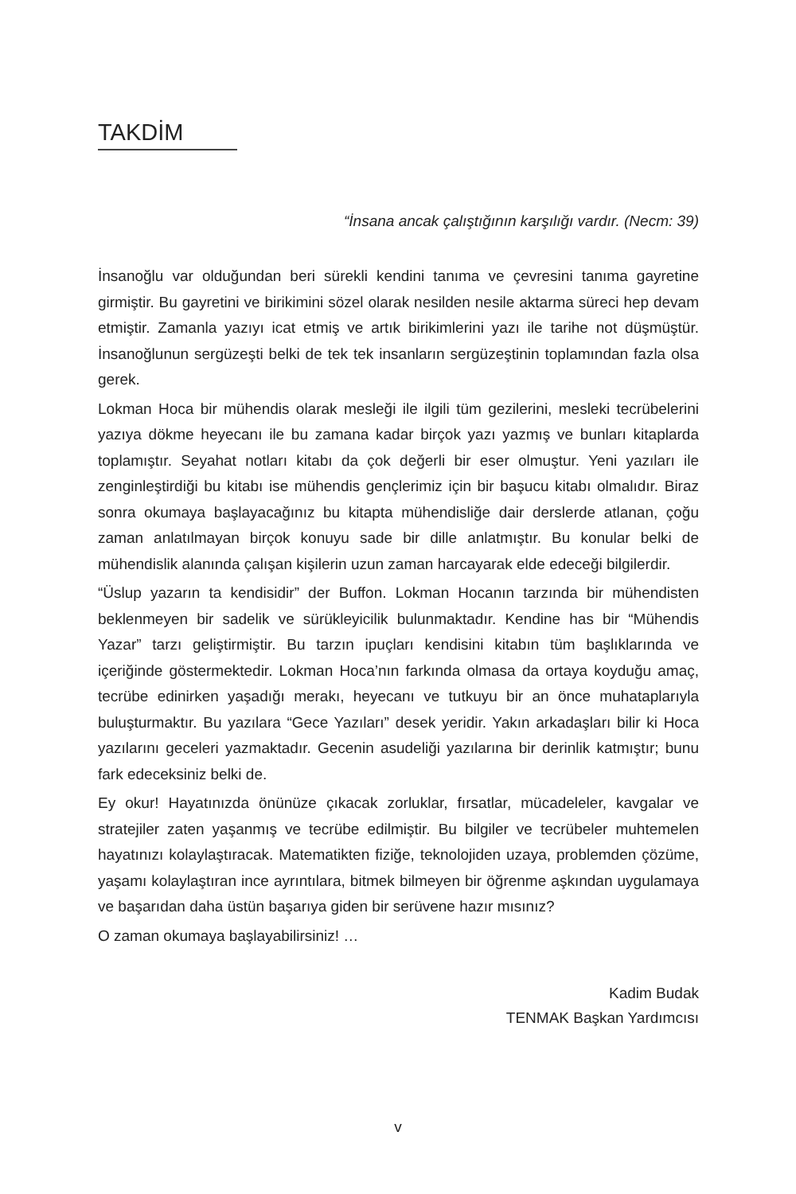TAKDİM
“İnsana ancak çalıştığının karşılığı vardır. (Necm: 39)
İnsanoğlu var olduğundan beri sürekli kendini tanıma ve çevresini tanıma gayretine girmiştir. Bu gayretini ve birikimini sözel olarak nesilden nesile aktarma süreci hep devam etmiştir. Zamanla yazıyı icat etmiş ve artık birikimlerini yazı ile tarihe not düşmüştür. İnsanoğlunun sergüzeşti belki de tek tek insanların sergüzeştinin toplamından fazla olsa gerek.
Lokman Hoca bir mühendis olarak mesleği ile ilgili tüm gezilerini, mesleki tecrübelerini yazıya dökme heyecanı ile bu zamana kadar birçok yazı yazmış ve bunları kitaplarda toplamıştır. Seyahat notları kitabı da çok değerli bir eser olmuştur. Yeni yazıları ile zenginleştirdiği bu kitabı ise mühendis gençlerimiz için bir başucu kitabı olmalıdır. Biraz sonra okumaya başlayacağınız bu kitapta mühendisliğe dair derslerde atlanan, çoğu zaman anlatılmayan birçok konuyu sade bir dille anlatmıştır. Bu konular belki de mühendislik alanında çalışan kişilerin uzun zaman harcayarak elde edeceği bilgilerdir.
“Üslup yazarın ta kendisidir” der Buffon. Lokman Hocanın tarzında bir mühendisten beklenmeyen bir sadelik ve sürükleyicilik bulunmaktadır. Kendine has bir “Mühendis Yazar” tarzı geliştirmiştir. Bu tarzın ipuçları kendisini kitabın tüm başlıklarında ve içeriğinde göstermektedir. Lokman Hoca’nın farkında olmasa da ortaya koyduğu amaç, tecrübe edinirken yaşadığı merakı, heyecanı ve tutkuyu bir an önce muhataplarıyla buluşturmaktır. Bu yazılara “Gece Yazıları” desek yeridir. Yakın arkadaşları bilir ki Hoca yazılarını geceleri yazmaktadır. Gecenin asudeliği yazılarına bir derinlik katmıştır; bunu fark edeceksiniz belki de.
Ey okur! Hayatınızda önünüze çıkacak zorluklar, fırsatlar, mücadeleler, kavgalar ve stratejiler zaten yaşanmış ve tecrübe edilmiştir. Bu bilgiler ve tecrübeler muhtemelen hayatınızı kolaylaştıracak. Matematikten fiziğe, teknolojiden uzaya, problemden çözüme, yaşamı kolaylaştıran ince ayrıntılara, bitmek bilmeyen bir öğrenme aşkından uygulamaya ve başarıdan daha üstün başarıya giden bir serüvene hazır mısınız?
O zaman okumaya başlayabilirsiniz! …
Kadim Budak
TENMAK Başkan Yardımcısı
v